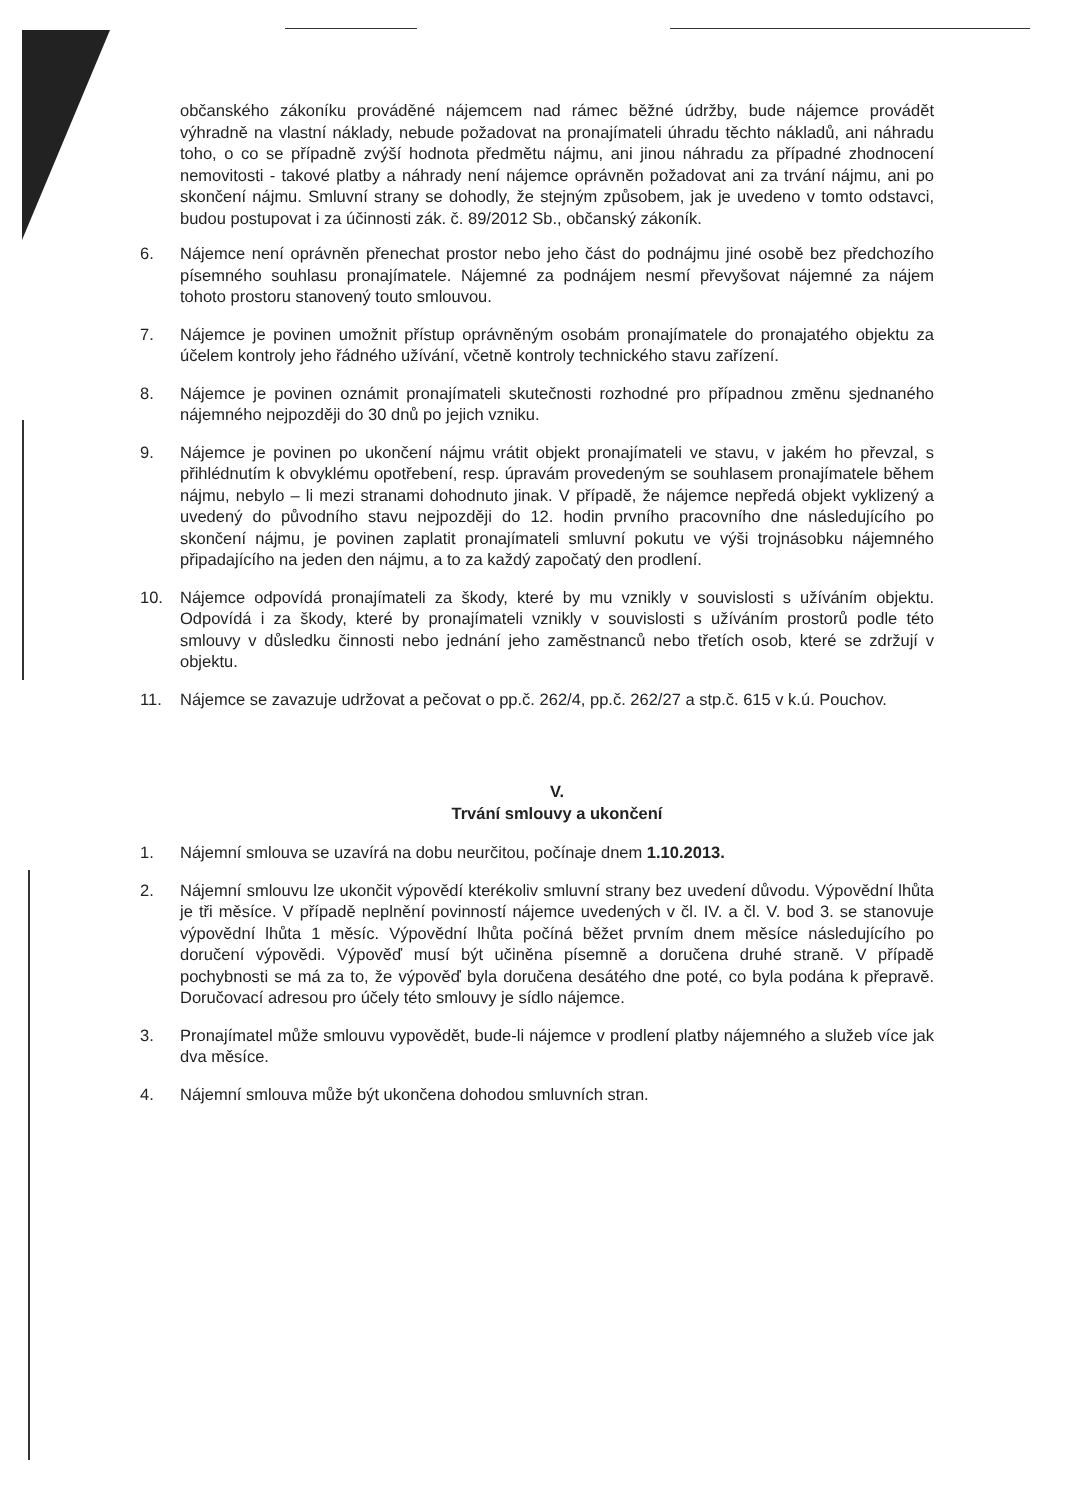občanského zákoníku prováděné nájemcem nad rámec běžné údržby, bude nájemce provádět výhradně na vlastní náklady, nebude požadovat na pronajímateli úhradu těchto nákladů, ani náhradu toho, o co se případně zvýší hodnota předmětu nájmu, ani jinou náhradu za případné zhodnocení nemovitosti - takové platby a náhrady není nájemce oprávněn požadovat ani za trvání nájmu, ani po skončení nájmu. Smluvní strany se dohodly, že stejným způsobem, jak je uvedeno v tomto odstavci, budou postupovat i za účinnosti zák. č. 89/2012 Sb., občanský zákoník.
6. Nájemce není oprávněn přenechat prostor nebo jeho část do podnájmu jiné osobě bez předchozího písemného souhlasu pronajímatele. Nájemné za podnájem nesmí převyšovat nájemné za nájem tohoto prostoru stanovený touto smlouvou.
7. Nájemce je povinen umožnit přístup oprávněným osobám pronajímatele do pronajatého objektu za účelem kontroly jeho řádného užívání, včetně kontroly technického stavu zařízení.
8. Nájemce je povinen oznámit pronajímateli skutečnosti rozhodné pro případnou změnu sjednaného nájemného nejpozději do 30 dnů po jejich vzniku.
9. Nájemce je povinen po ukončení nájmu vrátit objekt pronajímateli ve stavu, v jakém ho převzal, s přihlédnutím k obvyklému opotřebení, resp. úpravám provedeným se souhlasem pronajímatele během nájmu, nebylo – li mezi stranami dohodnuto jinak. V případě, že nájemce nepředá objekt vyklizený a uvedený do původního stavu nejpozději do 12. hodin prvního pracovního dne následujícího po skončení nájmu, je povinen zaplatit pronajímateli smluvní pokutu ve výši trojnásobku nájemného připadajícího na jeden den nájmu, a to za každý započatý den prodlení.
10. Nájemce odpovídá pronajímateli za škody, které by mu vznikly v souvislosti s užíváním objektu. Odpovídá i za škody, které by pronajímateli vznikly v souvislosti s užíváním prostorů podle této smlouvy v důsledku činnosti nebo jednání jeho zaměstnanců nebo třetích osob, které se zdržují v objektu.
11. Nájemce se zavazuje udržovat a pečovat o pp.č. 262/4, pp.č. 262/27 a stp.č. 615 v k.ú. Pouchov.
V.
Trvání smlouvy a ukončení
1. Nájemní smlouva se uzavírá na dobu neurčitou, počínaje dnem 1.10.2013.
2. Nájemní smlouvu lze ukončit výpovědí kterékoliv smluvní strany bez uvedení důvodu. Výpovědní lhůta je tři měsíce. V případě neplnění povinností nájemce uvedených v čl. IV. a čl. V. bod 3. se stanovuje výpovědní lhůta 1 měsíc. Výpovědní lhůta počíná běžet prvním dnem měsíce následujícího po doručení výpovědi. Výpověď musí být učiněna písemně a doručena druhé straně. V případě pochybnosti se má za to, že výpověď byla doručena desátého dne poté, co byla podána k přepravě. Doručovací adresou pro účely této smlouvy je sídlo nájemce.
3. Pronajímatel může smlouvu vypovědět, bude-li nájemce v prodlení platby nájemného a služeb více jak dva měsíce.
4. Nájemní smlouva může být ukončena dohodou smluvních stran.